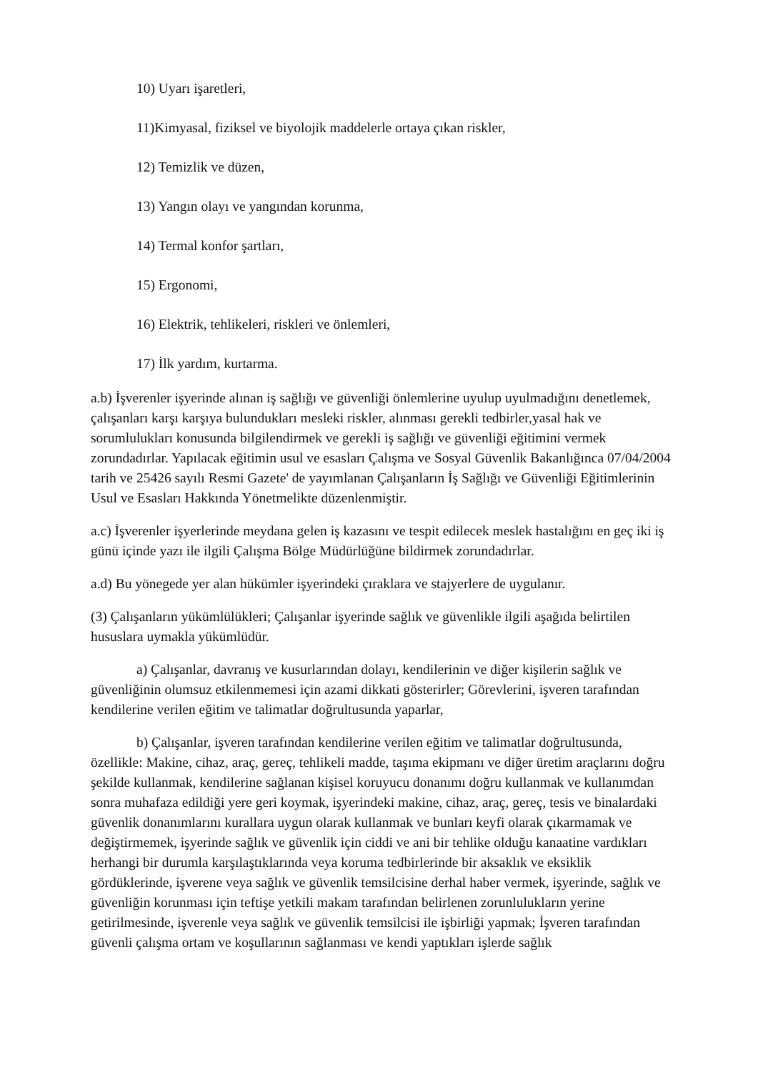10) Uyarı işaretleri,
11)Kimyasal, fiziksel ve biyolojik maddelerle ortaya çıkan riskler,
12) Temizlik ve düzen,
13) Yangın olayı ve yangından korunma,
14) Termal konfor şartları,
15) Ergonomi,
16) Elektrik, tehlikeleri, riskleri ve önlemleri,
17) İlk yardım, kurtarma.
a.b) İşverenler işyerinde alınan iş sağlığı ve güvenliği önlemlerine uyulup uyulmadığını denetlemek, çalışanları karşı karşıya bulundukları mesleki riskler, alınması gerekli tedbirler,yasal hak ve sorumlulukları konusunda bilgilendirmek ve gerekli iş sağlığı ve güvenliği eğitimini vermek zorundadırlar. Yapılacak eğitimin usul ve esasları Çalışma ve Sosyal Güvenlik Bakanlığınca 07/04/2004 tarih ve 25426 sayılı Resmi Gazete' de yayımlanan Çalışanların İş Sağlığı ve Güvenliği Eğitimlerinin Usul ve Esasları Hakkında Yönetmelikte düzenlenmiştir.
a.c) İşverenler işyerlerinde meydana gelen iş kazasını ve tespit edilecek meslek hastalığını en geç iki iş günü içinde yazı ile ilgili Çalışma Bölge Müdürlüğüne bildirmek zorundadırlar.
a.d) Bu yönegede yer alan hükümler işyerindeki çıraklara ve stajyerlere de uygulanır.
(3) Çalışanların yükümlülükleri; Çalışanlar işyerinde sağlık ve güvenlikle ilgili aşağıda belirtilen hususlara uymakla yükümlüdür.
a) Çalışanlar, davranış ve kusurlarından dolayı, kendilerinin ve diğer kişilerin sağlık ve güvenliğinin olumsuz etkilenmemesi için azami dikkati gösterirler; Görevlerini, işveren tarafından kendilerine verilen eğitim ve talimatlar doğrultusunda yaparlar,
b) Çalışanlar, işveren tarafından kendilerine verilen eğitim ve talimatlar doğrultusunda, özellikle: Makine, cihaz, araç, gereç, tehlikeli madde, taşıma ekipmanı ve diğer üretim araçlarını doğru şekilde kullanmak, kendilerine sağlanan kişisel koruyucu donanımı doğru kullanmak ve kullanımdan sonra muhafaza edildiği yere geri koymak, işyerindeki makine, cihaz, araç, gereç, tesis ve binalardaki güvenlik donanımlarını kurallara uygun olarak kullanmak ve bunları keyfi olarak çıkarmamak ve değiştirmemek, işyerinde sağlık ve güvenlik için ciddi ve ani bir tehlike olduğu kanaatine vardıkları herhangi bir durumla karşılaştıklarında veya koruma tedbirlerinde bir aksaklık ve eksiklik gördüklerinde, işverene veya sağlık ve güvenlik temsilcisine derhal haber vermek, işyerinde, sağlık ve güvenliğin korunması için teftişe yetkili makam tarafından belirlenen zorunlulukların yerine getirilmesinde, işverenle veya sağlık ve güvenlik temsilcisi ile işbirliği yapmak; İşveren tarafından güvenli çalışma ortam ve koşullarının sağlanması ve kendi yaptıkları işlerde sağlık